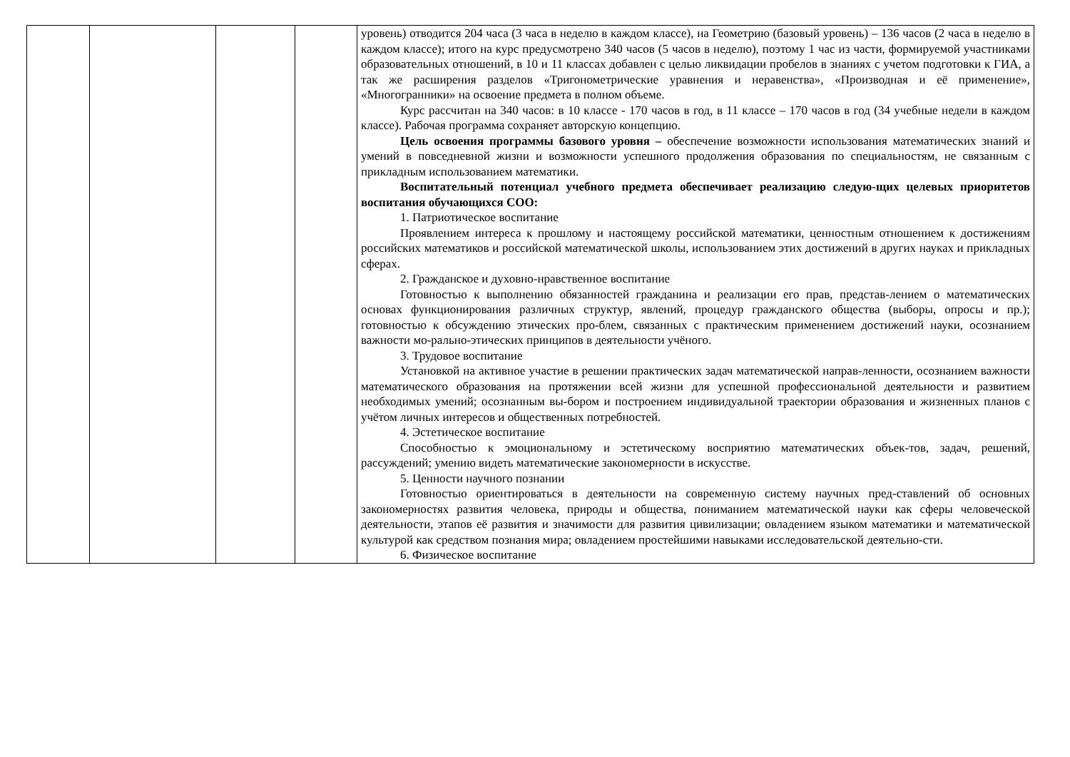| | | | | уровень) отводится 204 часа (3 часа в неделю в каждом классе), на Геометрию (базовый уровень) – 136 часов (2 часа в неделю в каждом классе); итого на курс предусмотрено 340 часов (5 часов в неделю), поэтому 1 час из части, формируемой участниками образовательных отношений, в 10 и 11 классах добавлен с целью ликвидации пробелов в знаниях с учетом подготовки к ГИА, а так же расширения разделов «Тригонометрические уравнения и неравенства», «Производная и её применение», «Многогранники» на освоение предмета в полном объеме. Курс рассчитан на 340 часов: в 10 классе - 170 часов в год, в 11 классе – 170 часов в год (34 учебные недели в каждом классе). Рабочая программа сохраняет авторскую концепцию. Цель освоения программы базового уровня – обеспечение возможности использования математических знаний и умений в повседневной жизни и возможности успешного продолжения образования по специальностям, не связанным с прикладным использованием математики. Воспитательный потенциал учебного предмета обеспечивает реализацию следую-щих целевых приоритетов воспитания обучающихся СОО: 1. Патриотическое воспитание Проявлением интереса к прошлому и настоящему российской математики, ценностным отношением к достижениям российских математиков и российской математической школы, использованием этих достижений в других науках и прикладных сферах. 2. Гражданское и духовно-нравственное воспитание Готовностью к выполнению обязанностей гражданина и реализации его прав, представ-лением о математических основах функционирования различных структур, явлений, процедур гражданского общества (выборы, опросы и пр.); готовностью к обсуждению этических про-блем, связанных с практическим применением достижений науки, осознанием важности мо-рально-этических принципов в деятельности учёного. 3. Трудовое воспитание Установкой на активное участие в решении практических задач математической направ-ленности, осознанием важности математического образования на протяжении всей жизни для успешной профессиональной деятельности и развитием необходимых умений; осознанным вы-бором и построением индивидуальной траектории образования и жизненных планов с учётом личных интересов и общественных потребностей. 4. Эстетическое воспитание Способностью к эмоциональному и эстетическому восприятию математических объек-тов, задач, решений, рассуждений; умению видеть математические закономерности в искусстве. 5. Ценности научного познании Готовностью ориентироваться в деятельности на современную систему научных пред-ставлений об основных закономерностях развития человека, природы и общества, пониманием математической науки как сферы человеческой деятельности, этапов её развития и значимости для развития цивилизации; овладением языком математики и математической культурой как средством познания мира; овладением простейшими навыками исследовательской деятельно-сти. 6. Физическое воспитание |